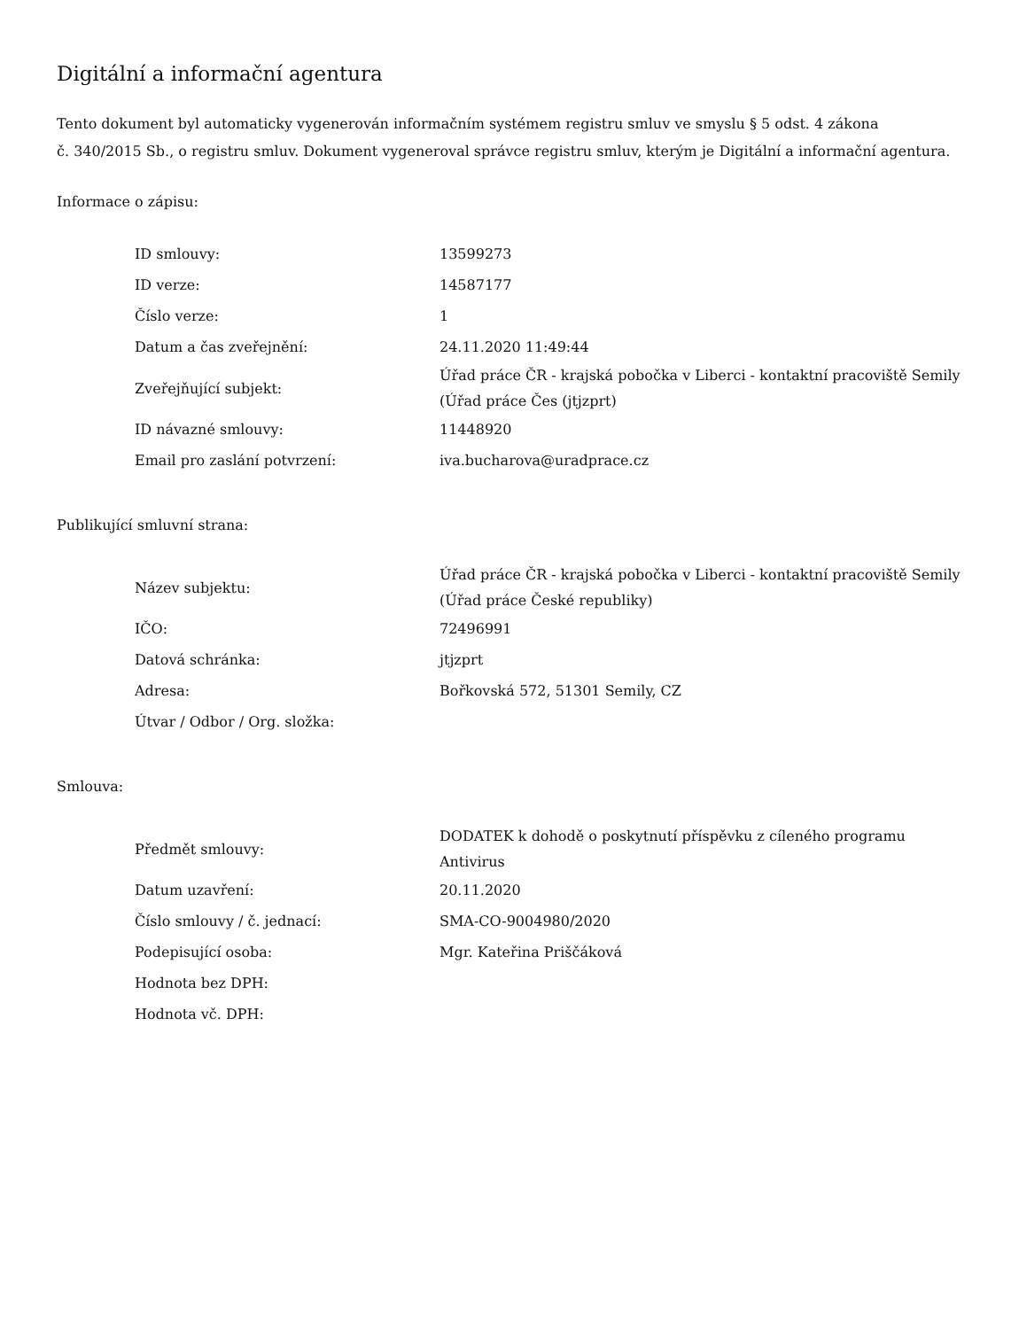Digitální a informační agentura
Tento dokument byl automaticky vygenerován informačním systémem registru smluv ve smyslu § 5 odst. 4 zákona
č. 340/2015 Sb., o registru smluv. Dokument vygeneroval správce registru smluv, kterým je Digitální a informační agentura.
Informace o zápisu:
| ID smlouvy: | 13599273 |
| ID verze: | 14587177 |
| Číslo verze: | 1 |
| Datum a čas zveřejnění: | 24.11.2020 11:49:44 |
| Zveřejňující subjekt: | Úřad práce ČR - krajská pobočka v Liberci - kontaktní pracoviště Semily (Úřad práce Čes (jtjzprt) |
| ID návazné smlouvy: | 11448920 |
| Email pro zaslání potvrzení: | iva.bucharova@uradprace.cz |
Publikující smluvní strana:
| Název subjektu: | Úřad práce ČR - krajská pobočka v Liberci - kontaktní pracoviště Semily (Úřad práce České republiky) |
| IČO: | 72496991 |
| Datová schránka: | jtjzprt |
| Adresa: | Bořkovská 572, 51301 Semily, CZ |
| Útvar / Odbor / Org. složka: | |
Smlouva:
| Předmět smlouvy: | DODATEK k dohodě o poskytnutí příspěvku z cíleného programu Antivirus |
| Datum uzavření: | 20.11.2020 |
| Číslo smlouvy / č. jednací: | SMA-CO-9004980/2020 |
| Podepisující osoba: | Mgr. Kateřina Priščáková |
| Hodnota bez DPH: | |
| Hodnota vč. DPH: | |